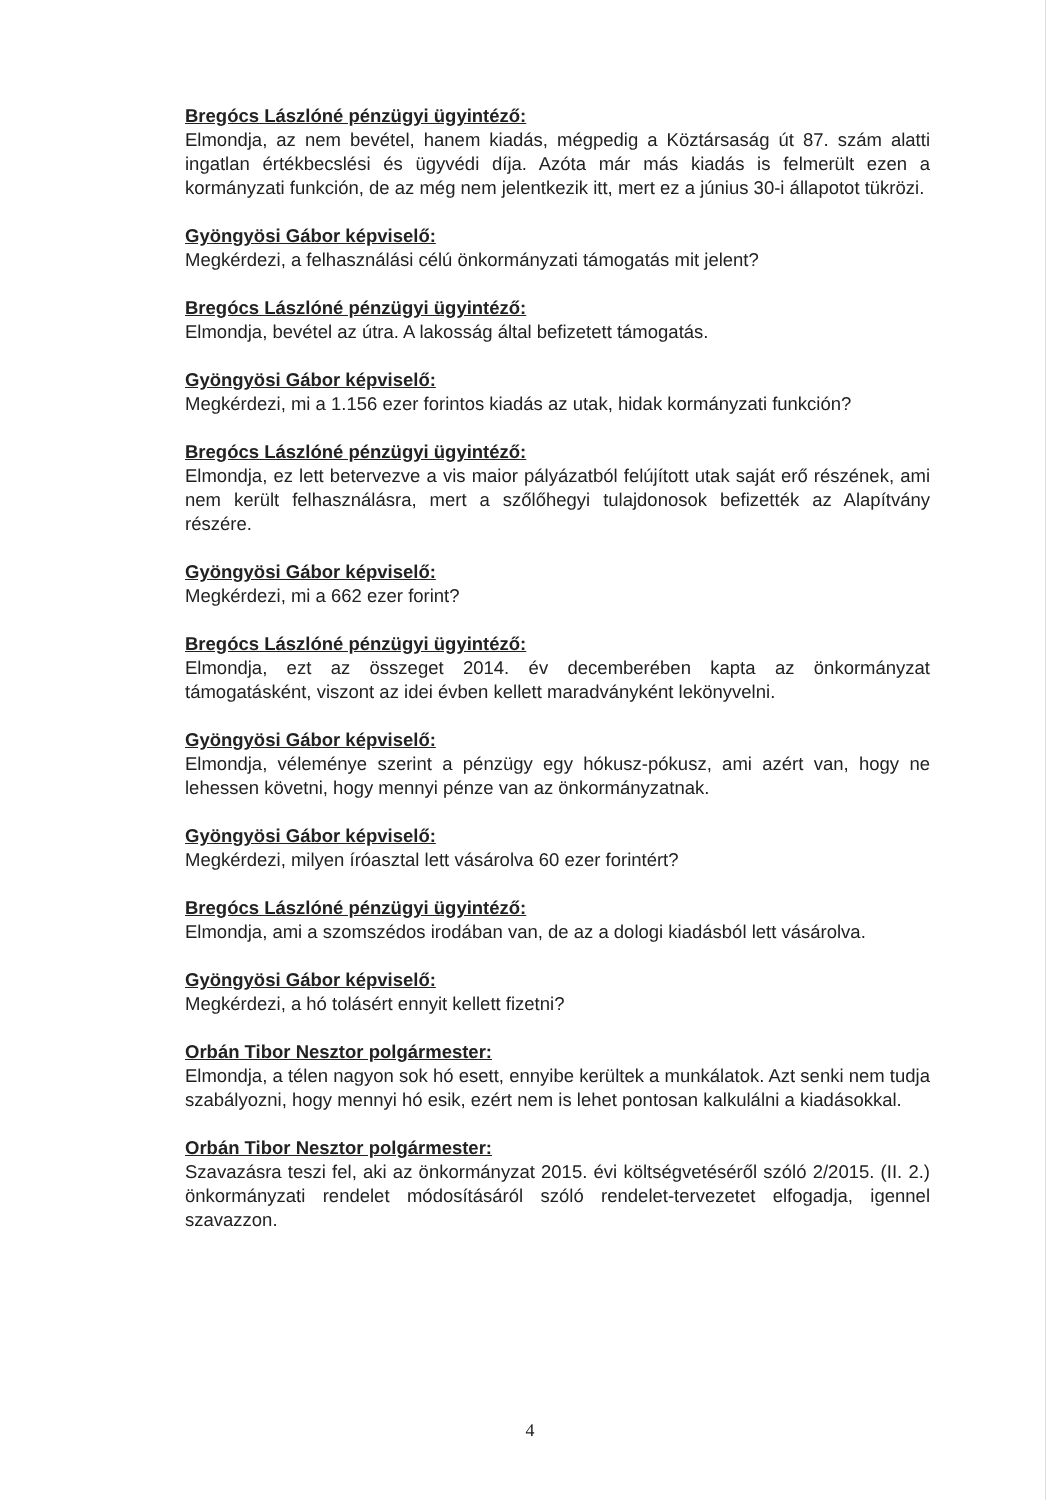Bregócs Lászlóné pénzügyi ügyintéző:
Elmondja, az nem bevétel, hanem kiadás, mégpedig a Köztársaság út 87. szám alatti ingatlan értékbecslési és ügyvédi díja. Azóta már más kiadás is felmerült ezen a kormányzati funkción, de az még nem jelentkezik itt, mert ez a június 30-i állapotot tükrözi.
Gyöngyösi Gábor képviselő:
Megkérdezi, a felhasználási célú önkormányzati támogatás mit jelent?
Bregócs Lászlóné pénzügyi ügyintéző:
Elmondja, bevétel az útra. A lakosság által befizetett támogatás.
Gyöngyösi Gábor képviselő:
Megkérdezi, mi a 1.156 ezer forintos kiadás az utak, hidak kormányzati funkción?
Bregócs Lászlóné pénzügyi ügyintéző:
Elmondja, ez lett betervezve a vis maior pályázatból felújított utak saját erő részének, ami nem került felhasználásra, mert a szőlőhegyi tulajdonosok befizették az Alapítvány részére.
Gyöngyösi Gábor képviselő:
Megkérdezi, mi a 662 ezer forint?
Bregócs Lászlóné pénzügyi ügyintéző:
Elmondja, ezt az összeget 2014. év decemberében kapta az önkormányzat támogatásként, viszont az idei évben kellett maradványként lekönyvelni.
Gyöngyösi Gábor képviselő:
Elmondja, véleménye szerint a pénzügy egy hókusz-pókusz, ami azért van, hogy ne lehessen követni, hogy mennyi pénze van az önkormányzatnak.
Gyöngyösi Gábor képviselő:
Megkérdezi, milyen íróasztal lett vásárolva 60 ezer forintért?
Bregócs Lászlóné pénzügyi ügyintéző:
Elmondja, ami a szomszédos irodában van, de az a dologi kiadásból lett vásárolva.
Gyöngyösi Gábor képviselő:
Megkérdezi, a hó tolásért ennyit kellett fizetni?
Orbán Tibor Nesztor polgármester:
Elmondja, a télen nagyon sok hó esett, ennyibe kerültek a munkálatok. Azt senki nem tudja szabályozni, hogy mennyi hó esik, ezért nem is lehet pontosan kalkulálni a kiadásokkal.
Orbán Tibor Nesztor polgármester:
Szavazásra teszi fel, aki az önkormányzat 2015. évi költségvetéséről szóló 2/2015. (II. 2.) önkormányzati rendelet módosításáról szóló rendelet-tervezetet elfogadja, igennel szavazzon.
4